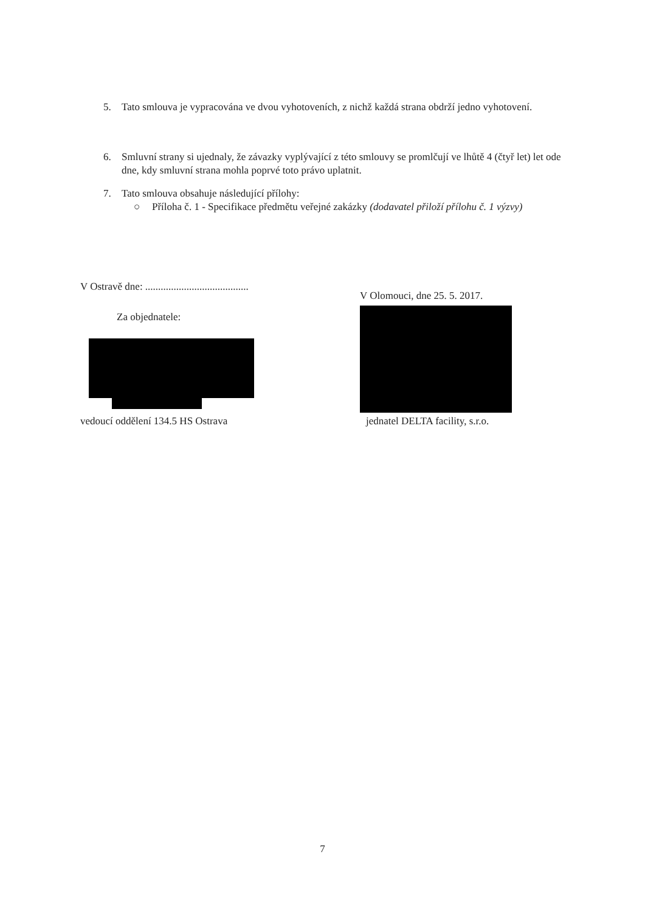5. Tato smlouva je vypracována ve dvou vyhotoveních, z nichž každá strana obdrží jedno vyhotovení.
6. Smluvní strany si ujednaly, že závazky vyplývající z této smlouvy se promlčují ve lhůtě 4 (čtyř let) let ode dne, kdy smluvní strana mohla poprvé toto právo uplatnit.
7. Tato smlouva obsahuje následující přílohy:
○ Příloha č. 1 - Specifikace předmětu veřejné zakázky (dodavatel přiloží přílohu č. 1 výzvy)
V Ostravě dne: ........................................
Za objednatele:
vedoucí oddělení 134.5 HS Ostrava
V Olomouci, dne 25. 5. 2017.
jednatel DELTA facility, s.r.o.
7